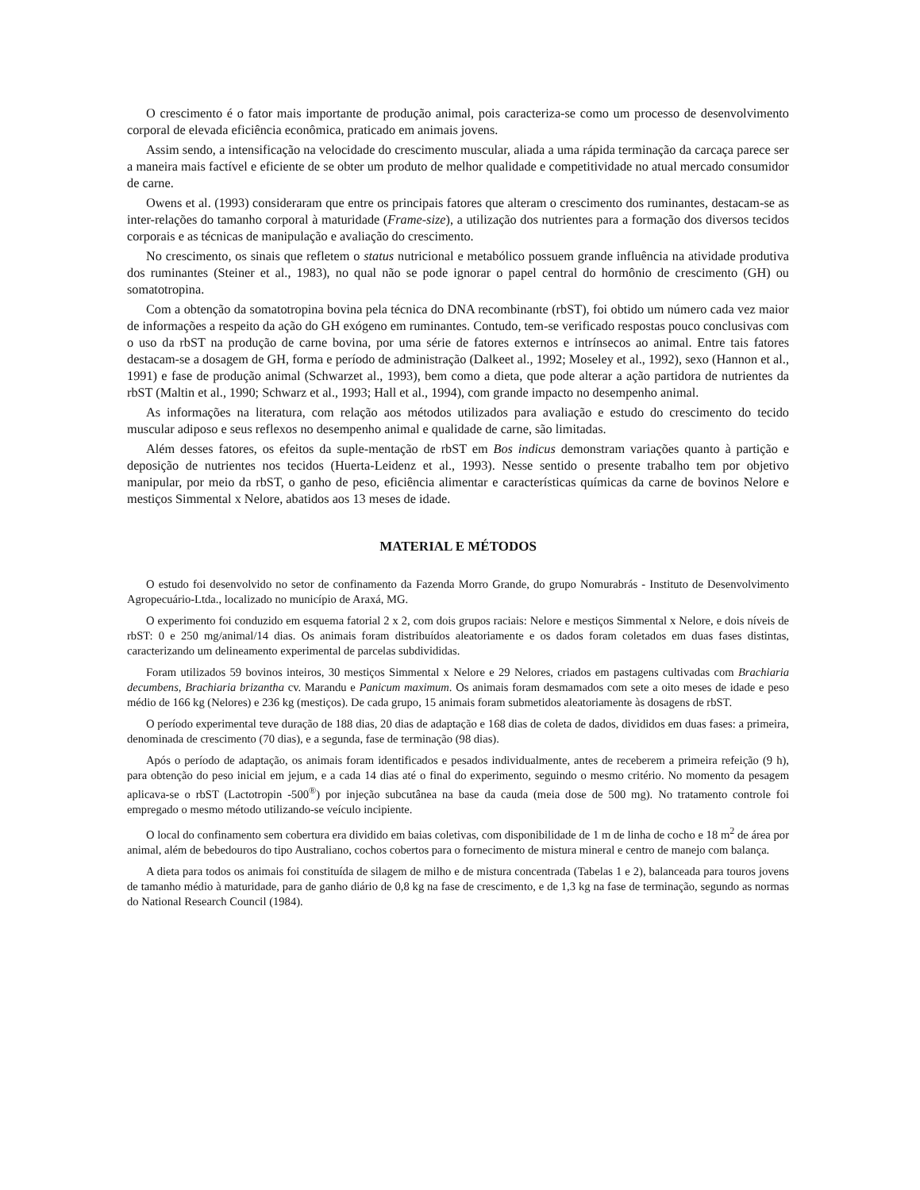O crescimento é o fator mais importante de produção animal, pois caracteriza-se como um processo de desenvolvimento corporal de elevada eficiência econômica, praticado em animais jovens.
Assim sendo, a intensificação na velocidade do crescimento muscular, aliada a uma rápida terminação da carcaça parece ser a maneira mais factível e eficiente de se obter um produto de melhor qualidade e competitividade no atual mercado consumidor de carne.
Owens et al. (1993) consideraram que entre os principais fatores que alteram o crescimento dos ruminantes, destacam-se as inter-relações do tamanho corporal à maturidade (Frame-size), a utilização dos nutrientes para a formação dos diversos tecidos corporais e as técnicas de manipulação e avaliação do crescimento.
No crescimento, os sinais que refletem o status nutricional e metabólico possuem grande influência na atividade produtiva dos ruminantes (Steiner et al., 1983), no qual não se pode ignorar o papel central do hormônio de crescimento (GH) ou somatotropina.
Com a obtenção da somatotropina bovina pela técnica do DNA recombinante (rbST), foi obtido um número cada vez maior de informações a respeito da ação do GH exógeno em ruminantes. Contudo, tem-se verificado respostas pouco conclusivas com o uso da rbST na produção de carne bovina, por uma série de fatores externos e intrínsecos ao animal. Entre tais fatores destacam-se a dosagem de GH, forma e período de administração (Dalkeet al., 1992; Moseley et al., 1992), sexo (Hannon et al., 1991) e fase de produção animal (Schwarzet al., 1993), bem como a dieta, que pode alterar a ação partidora de nutrientes da rbST (Maltin et al., 1990; Schwarz et al., 1993; Hall et al., 1994), com grande impacto no desempenho animal.
As informações na literatura, com relação aos métodos utilizados para avaliação e estudo do crescimento do tecido muscular adiposo e seus reflexos no desempenho animal e qualidade de carne, são limitadas.
Além desses fatores, os efeitos da suple-mentação de rbST em Bos indicus demonstram variações quanto à partição e deposição de nutrientes nos tecidos (Huerta-Leidenz et al., 1993). Nesse sentido o presente trabalho tem por objetivo manipular, por meio da rbST, o ganho de peso, eficiência alimentar e características químicas da carne de bovinos Nelore e mestiços Simmental x Nelore, abatidos aos 13 meses de idade.
MATERIAL E MÉTODOS
O estudo foi desenvolvido no setor de confinamento da Fazenda Morro Grande, do grupo Nomurabrás - Instituto de Desenvolvimento Agropecuário-Ltda., localizado no município de Araxá, MG.
O experimento foi conduzido em esquema fatorial 2 x 2, com dois grupos raciais: Nelore e mestiços Simmental x Nelore, e dois níveis de rbST: 0 e 250 mg/animal/14 dias. Os animais foram distribuídos aleatoriamente e os dados foram coletados em duas fases distintas, caracterizando um delineamento experimental de parcelas subdivididas.
Foram utilizados 59 bovinos inteiros, 30 mestiços Simmental x Nelore e 29 Nelores, criados em pastagens cultivadas com Brachiaria decumbens, Brachiaria brizantha cv. Marandu e Panicum maximum. Os animais foram desmamados com sete a oito meses de idade e peso médio de 166 kg (Nelores) e 236 kg (mestiços). De cada grupo, 15 animais foram submetidos aleatoriamente às dosagens de rbST.
O período experimental teve duração de 188 dias, 20 dias de adaptação e 168 dias de coleta de dados, divididos em duas fases: a primeira, denominada de crescimento (70 dias), e a segunda, fase de terminação (98 dias).
Após o período de adaptação, os animais foram identificados e pesados individualmente, antes de receberem a primeira refeição (9 h), para obtenção do peso inicial em jejum, e a cada 14 dias até o final do experimento, seguindo o mesmo critério. No momento da pesagem aplicava-se o rbST (Lactotropin -500<sup>®</sup>) por injeção subcutânea na base da cauda (meia dose de 500 mg). No tratamento controle foi empregado o mesmo método utilizando-se veículo incipiente.
O local do confinamento sem cobertura era dividido em baias coletivas, com disponibilidade de 1 m de linha de cocho e 18 m<sup>2</sup> de área por animal, além de bebedouros do tipo Australiano, cochos cobertos para o fornecimento de mistura mineral e centro de manejo com balança.
A dieta para todos os animais foi constituída de silagem de milho e de mistura concentrada (Tabelas 1 e 2), balanceada para touros jovens de tamanho médio à maturidade, para de ganho diário de 0,8 kg na fase de crescimento, e de 1,3 kg na fase de terminação, segundo as normas do National Research Council (1984).